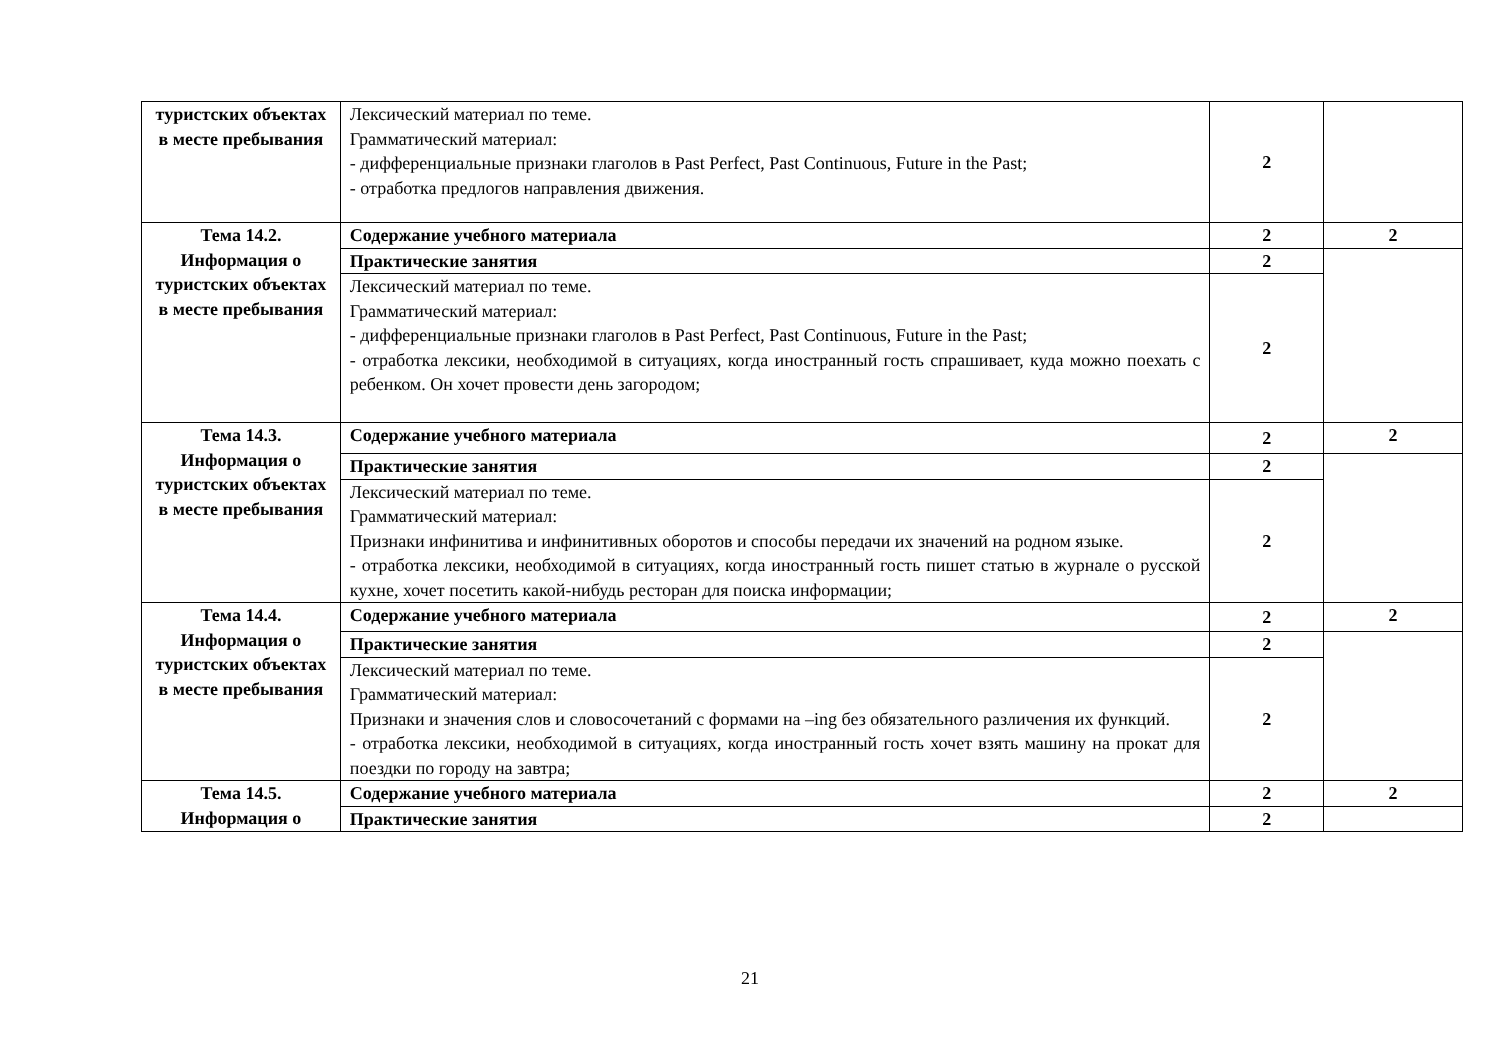| туристских объектах в месте пребывания | Лексический материал по теме. Грамматический материал: - дифференциальные признаки глаголов в Past Perfect, Past Continuous, Future in the Past; - отработка предлогов направления движения. | 2 | |
| Тема 14.2. Информация о туристских объектах в месте пребывания | Содержание учебного материала | 2 | 2 |
| | Практические занятия | 2 | |
| | Лексический материал по теме. Грамматический материал: - дифференциальные признаки глаголов в Past Perfect, Past Continuous, Future in the Past; - отработка лексики, необходимой в ситуациях, когда иностранный гость спрашивает, куда можно поехать с ребенком. Он хочет провести день загородом; | 2 | |
| Тема 14.3. Информация о туристских объектах в месте пребывания | Содержание учебного материала | 2 | 2 |
| | Практические занятия | 2 | |
| | Лексический материал по теме. Грамматический материал: Признаки инфинитива и инфинитивных оборотов и способы передачи их значений на родном языке. - отработка лексики, необходимой в ситуациях, когда иностранный гость пишет статью в журнале о русской кухне, хочет посетить какой-нибудь ресторан для поиска информации; | 2 | |
| Тема 14.4. Информация о туристских объектах в месте пребывания | Содержание учебного материала | 2 | 2 |
| | Практические занятия | 2 | |
| | Лексический материал по теме. Грамматический материал: Признаки и значения слов и словосочетаний с формами на –ing без обязательного различения их функций. - отработка лексики, необходимой в ситуациях, когда иностранный гость хочет взять машину на прокат для поездки по городу на завтра; | 2 | |
| Тема 14.5. Информация о | Содержание учебного материала | 2 | 2 |
| | Практические занятия | 2 | |
21